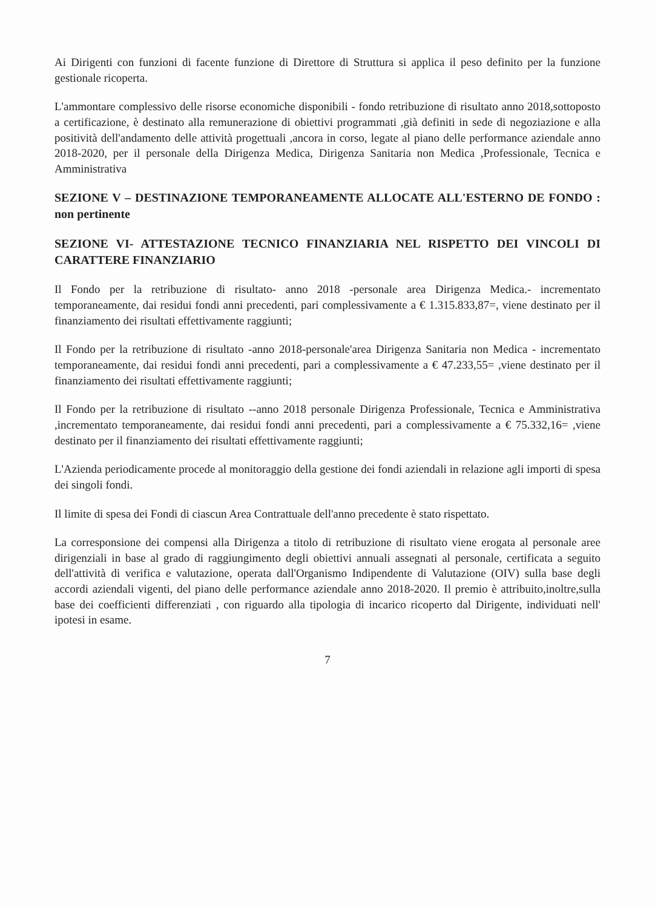Ai Dirigenti con funzioni di facente funzione di Direttore di Struttura si applica il peso definito per la funzione gestionale ricoperta.
L'ammontare complessivo delle risorse economiche disponibili - fondo retribuzione di risultato anno 2018,sottoposto a certificazione, è destinato alla remunerazione di obiettivi programmati ,già definiti in sede di negoziazione e alla positività dell'andamento delle attività progettuali ,ancora in corso, legate al piano delle performance aziendale anno 2018-2020, per il personale della Dirigenza Medica, Dirigenza Sanitaria non Medica ,Professionale, Tecnica e Amministrativa
SEZIONE V – DESTINAZIONE TEMPORANEAMENTE ALLOCATE ALL'ESTERNO DE FONDO : non pertinente
SEZIONE VI- ATTESTAZIONE TECNICO FINANZIARIA NEL RISPETTO DEI VINCOLI DI CARATTERE FINANZIARIO
Il Fondo per la retribuzione di risultato- anno 2018 -personale area Dirigenza Medica.- incrementato temporaneamente, dai residui fondi anni precedenti, pari complessivamente a € 1.315.833,87=, viene destinato per il finanziamento dei risultati effettivamente raggiunti;
Il Fondo per la retribuzione di risultato -anno 2018-personale'area Dirigenza Sanitaria non Medica - incrementato temporaneamente, dai residui fondi anni precedenti, pari a complessivamente a € 47.233,55= ,viene destinato per il finanziamento dei risultati effettivamente raggiunti;
Il Fondo per la retribuzione di risultato --anno 2018 personale Dirigenza Professionale, Tecnica e Amministrativa ,incrementato temporaneamente, dai residui fondi anni precedenti, pari a complessivamente a € 75.332,16= ,viene destinato per il finanziamento dei risultati effettivamente raggiunti;
L'Azienda periodicamente procede al monitoraggio della gestione dei fondi aziendali in relazione agli importi di spesa dei singoli fondi.
Il limite di spesa dei Fondi di ciascun Area Contrattuale dell'anno precedente è stato rispettato.
La corresponsione dei compensi alla Dirigenza a titolo di retribuzione di risultato viene erogata al personale aree dirigenziali in base al grado di raggiungimento degli obiettivi annuali assegnati al personale, certificata a seguito dell'attività di verifica e valutazione, operata dall'Organismo Indipendente di Valutazione (OIV) sulla base degli accordi aziendali vigenti, del piano delle performance aziendale anno 2018-2020. Il premio è attribuito,inoltre,sulla base dei coefficienti differenziati , con riguardo alla tipologia di incarico ricoperto dal Dirigente, individuati nell' ipotesi in esame.
7